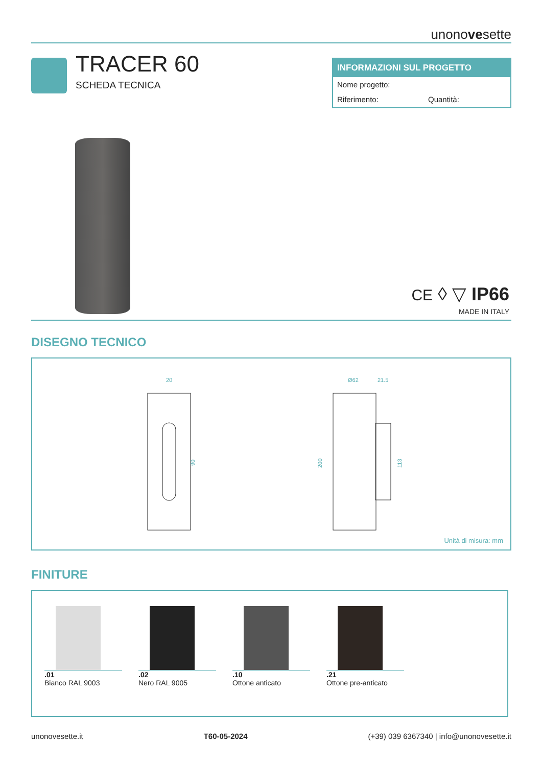unonovesette
TRACER 60
SCHEDA TECNICA
INFORMAZIONI SUL PROGETTO
Nome progetto:
Riferimento: Quantità:
CE ◊ ▽ IP66
MADE IN ITALY
DISEGNO TECNICO
20
90
Ø62
21.5
200
113
Unità di misura: mm
FINITURE
.01
Bianco RAL 9003
.02
Nero RAL 9005
.10
Ottone anticato
.21
Ottone pre-anticato
unonovesette.it T60-05-2024 (+39) 039 6367340 | info@unonovesette.it